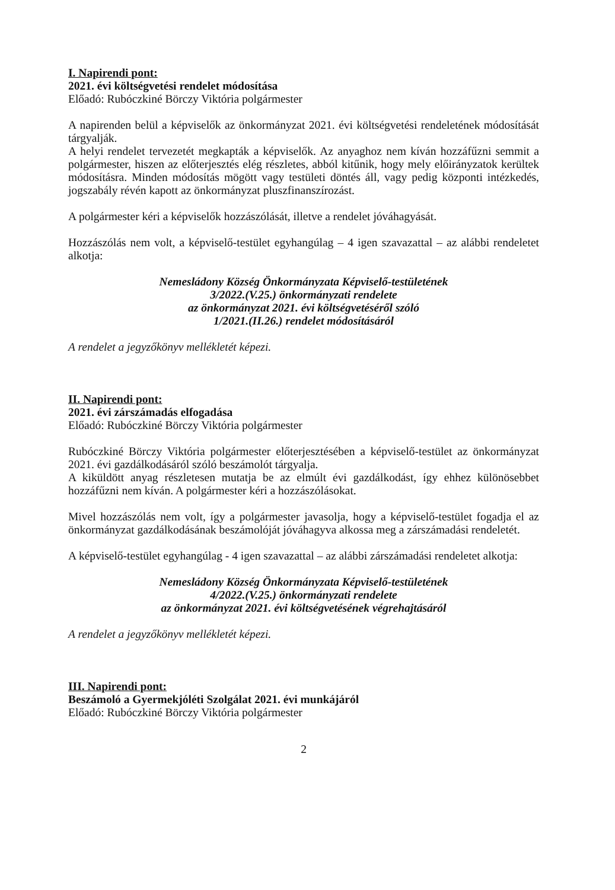I. Napirendi pont:
2021. évi költségvetési rendelet módosítása
Előadó: Rubóczkiné Börczy Viktória polgármester
A napirenden belül a képviselők az önkormányzat 2021. évi költségvetési rendeletének módosítását tárgyalják.
A helyi rendelet tervezetét megkapták a képviselők. Az anyaghoz nem kíván hozzáfűzni semmit a polgármester, hiszen az előterjesztés elég részletes, abból kitűnik, hogy mely előirányzatok kerültek módosításra. Minden módosítás mögött vagy testületi döntés áll, vagy pedig központi intézkedés, jogszabály révén kapott az önkormányzat pluszfinanszírozást.
A polgármester kéri a képviselők hozzászólását, illetve a rendelet jóváhagyását.
Hozzászólás nem volt, a képviselő-testület egyhangúlag – 4 igen szavazattal – az alábbi rendeletet alkotja:
Nemesládony Község Önkormányzata Képviselő-testületének
3/2022.(V.25.) önkormányzati rendelete
az önkormányzat 2021. évi költségvetéséről szóló
1/2021.(II.26.) rendelet módosításáról
A rendelet a jegyzőkönyv mellékletét képezi.
II. Napirendi pont:
2021. évi zárszámadás elfogadása
Előadó: Rubóczkiné Börczy Viktória polgármester
Rubóczkiné Börczy Viktória polgármester előterjesztésében a képviselő-testület az önkormányzat 2021. évi gazdálkodásáról szóló beszámolót tárgyalja.
A kiküldött anyag részletesen mutatja be az elmúlt évi gazdálkodást, így ehhez különösebbet hozzáfűzni nem kíván. A polgármester kéri a hozzászólásokat.
Mivel hozzászólás nem volt, így a polgármester javasolja, hogy a képviselő-testület fogadja el az önkormányzat gazdálkodásának beszámolóját jóváhagyva alkossa meg a zárszámadási rendeletét.
A képviselő-testület egyhangúlag - 4 igen szavazattal – az alábbi zárszámadási rendeletet alkotja:
Nemesládony Község Önkormányzata Képviselő-testületének
4/2022.(V.25.) önkormányzati rendelete
az önkormányzat 2021. évi költségvetésének végrehajtásáról
A rendelet a jegyzőkönyv mellékletét képezi.
III. Napirendi pont:
Beszámoló a Gyermekjóléti Szolgálat 2021. évi munkájáról
Előadó: Rubóczkiné Börczy Viktória polgármester
2